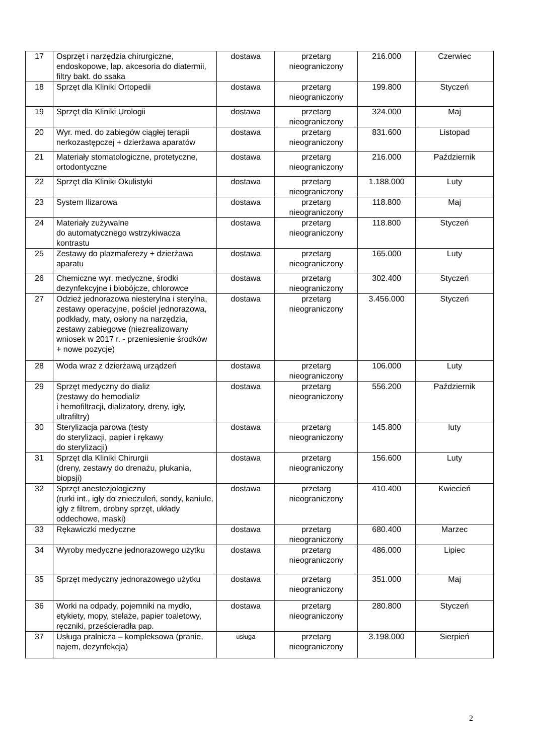| 17 | Osprzęt i narzędzia chirurgiczne, endoskopowe, lap. akcesoria do diatermii, filtry bakt. do ssaka | dostawa | przetarg nieograniczony | 216.000 | Czerwiec |
| 18 | Sprzęt dla Kliniki Ortopedii | dostawa | przetarg nieograniczony | 199.800 | Styczeń |
| 19 | Sprzęt dla Kliniki Urologii | dostawa | przetarg nieograniczony | 324.000 | Maj |
| 20 | Wyr. med. do zabiegów ciągłej terapii nerkozastępczej + dzierżawa aparatów | dostawa | przetarg nieograniczony | 831.600 | Listopad |
| 21 | Materiały stomatologiczne, protetyczne, ortodontyczne | dostawa | przetarg nieograniczony | 216.000 | Październik |
| 22 | Sprzęt dla Kliniki Okulistyki | dostawa | przetarg nieograniczony | 1.188.000 | Luty |
| 23 | System Ilizarowa | dostawa | przetarg nieograniczony | 118.800 | Maj |
| 24 | Materiały zużywalne do automatycznego wstrzykiwacza kontrastu | dostawa | przetarg nieograniczony | 118.800 | Styczeń |
| 25 | Zestawy do plazmaferezy + dzierżawa aparatu | dostawa | przetarg nieograniczony | 165.000 | Luty |
| 26 | Chemiczne wyr. medyczne, środki dezynfekcyjne i biobójcze, chlorowce | dostawa | przetarg nieograniczony | 302.400 | Styczeń |
| 27 | Odzież jednorazowa niesterylna i sterylna, zestawy operacyjne, pościel jednorazowa, podkłady, maty, osłony na narzędzia, zestawy zabiegowe (niezrealizowany wniosek w 2017 r. - przeniesienie środków + nowe pozycje) | dostawa | przetarg nieograniczony | 3.456.000 | Styczeń |
| 28 | Woda wraz z dzierżawą urządzeń | dostawa | przetarg nieograniczony | 106.000 | Luty |
| 29 | Sprzęt medyczny do dializ (zestawy do hemodializ i hemofiltracji, dializatory, dreny, igły, ultrafiltry) | dostawa | przetarg nieograniczony | 556.200 | Październik |
| 30 | Sterylizacja parowa (testy do sterylizacji, papier i rękawy do sterylizacji) | dostawa | przetarg nieograniczony | 145.800 | luty |
| 31 | Sprzęt dla Kliniki Chirurgii (dreny, zestawy do drenażu, płukania, biopsji) | dostawa | przetarg nieograniczony | 156.600 | Luty |
| 32 | Sprzęt anestezjologiczny (rurki int., igły do znieczuleń, sondy, kaniule, igły z filtrem, drobny sprzęt, układy oddechowe, maski) | dostawa | przetarg nieograniczony | 410.400 | Kwiecień |
| 33 | Rękawiczki medyczne | dostawa | przetarg nieograniczony | 680.400 | Marzec |
| 34 | Wyroby medyczne jednorazowego użytku | dostawa | przetarg nieograniczony | 486.000 | Lipiec |
| 35 | Sprzęt medyczny jednorazowego użytku | dostawa | przetarg nieograniczony | 351.000 | Maj |
| 36 | Worki na odpady, pojemniki na mydło, etykiety, mopy, stelaże, papier toaletowy, ręczniki, prześcieradła pap. | dostawa | przetarg nieograniczony | 280.800 | Styczeń |
| 37 | Usługa pralnicza – kompleksowa (pranie, najem, dezynfekcja) | usługa | przetarg nieograniczony | 3.198.000 | Sierpień |
2